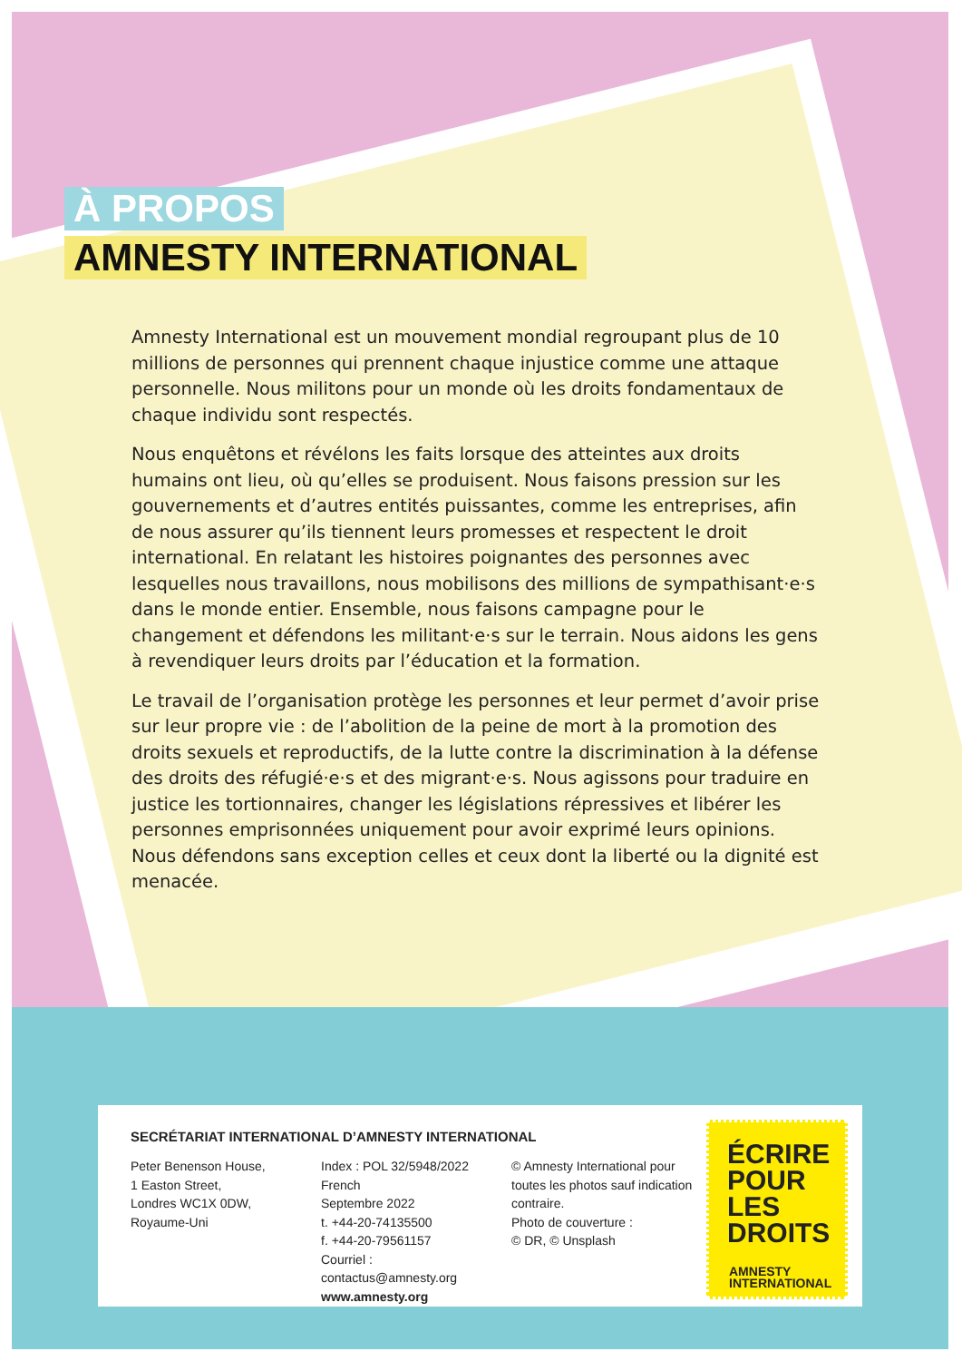À PROPOS
AMNESTY INTERNATIONAL
Amnesty International est un mouvement mondial regroupant plus de 10 millions de personnes qui prennent chaque injustice comme une attaque personnelle. Nous militons pour un monde où les droits fondamentaux de chaque individu sont respectés.
Nous enquêtons et révélons les faits lorsque des atteintes aux droits humains ont lieu, où qu’elles se produisent. Nous faisons pression sur les gouvernements et d’autres entités puissantes, comme les entreprises, afin de nous assurer qu’ils tiennent leurs promesses et respectent le droit international. En relatant les histoires poignantes des personnes avec lesquelles nous travaillons, nous mobilisons des millions de sympathisant·e·s dans le monde entier. Ensemble, nous faisons campagne pour le changement et défendons les militant·e·s sur le terrain. Nous aidons les gens à revendiquer leurs droits par l’éducation et la formation.
Le travail de l’organisation protège les personnes et leur permet d’avoir prise sur leur propre vie : de l’abolition de la peine de mort à la promotion des droits sexuels et reproductifs, de la lutte contre la discrimination à la défense des droits des réfugié·e·s et des migrant·e·s. Nous agissons pour traduire en justice les tortionnaires, changer les législations répressives et libérer les personnes emprisonnées uniquement pour avoir exprimé leurs opinions. Nous défendons sans exception celles et ceux dont la liberté ou la dignité est menacée.
SECRÉTARIAT INTERNATIONAL D’AMNESTY INTERNATIONAL
Peter Benenson House,
1 Easton Street,
Londres WC1X 0DW,
Royaume-Uni
Index : POL 32/5948/2022 French
Septembre 2022
t. +44-20-74135500
f. +44-20-79561157
Courriel : contactus@amnesty.org
www.amnesty.org
© Amnesty International pour toutes les photos sauf indication contraire.
Photo de couverture :
© DR, © Unsplash
ÉCRIRE POUR LES DROITS
AMNESTY
INTERNATIONAL